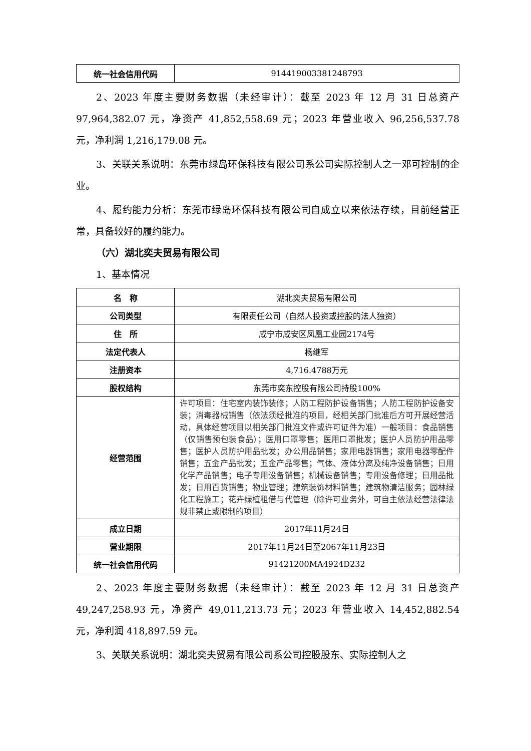| 统一社会信用代码 | 914419003381248793 |
2、2023 年度主要财务数据（未经审计）：截至 2023 年 12 月 31 日总资产 97,964,382.07 元，净资产 41,852,558.69 元；2023 年营业收入 96,256,537.78 元，净利润 1,216,179.08 元。
3、关联关系说明：东莞市绿岛环保科技有限公司系公司实际控制人之一邓可控制的企业。
4、履约能力分析：东莞市绿岛环保科技有限公司自成立以来依法存续，目前经营正常，具备较好的履约能力。
（六）湖北奕夫贸易有限公司
1、基本情况
| 名 称 | 湖北奕夫贸易有限公司 |
| 公司类型 | 有限责任公司（自然人投资或控股的法人独资） |
| 住 所 | 咸宁市咸安区凤凰工业园2174号 |
| 法定代表人 | 杨继军 |
| 注册资本 | 4,716.4788万元 |
| 股权结构 | 东莞市奕东控股有限公司持股100% |
| 经营范围 | 许可项目：住宅室内装饰装修；人防工程防护设备销售；人防工程防护设备安装；消毒器械销售（依法须经批准的项目，经相关部门批准后方可开展经营活动，具体经营项目以相关部门批准文件或许可证件为准）一般项目：食品销售（仅销售预包装食品）；医用口罩零售；医用口罩批发；医护人员防护用品零售；医护人员防护用品批发；办公用品销售；家用电器销售；家用电器零配件销售；五金产品批发；五金产品零售；气体、液体分离及纯净设备销售；日用化学产品销售；电子专用设备销售；机械设备销售；专用设备修理；日用品批发；日用百货销售；物业管理；建筑装饰材料销售；建筑物清洁服务；园林绿化工程施工；花卉绿植租借与代管理（除许可业务外，可自主依法经营法律法规非禁止或限制的项目） |
| 成立日期 | 2017年11月24日 |
| 营业期限 | 2017年11月24日至2067年11月23日 |
| 统一社会信用代码 | 91421200MA4924D232 |
2、2023 年度主要财务数据（未经审计）：截至 2023 年 12 月 31 日总资产 49,247,258.93 元，净资产 49,011,213.73 元；2023 年营业收入 14,452,882.54 元，净利润 418,897.59 元。
3、关联关系说明：湖北奕夫贸易有限公司系公司控股股东、实际控制人之